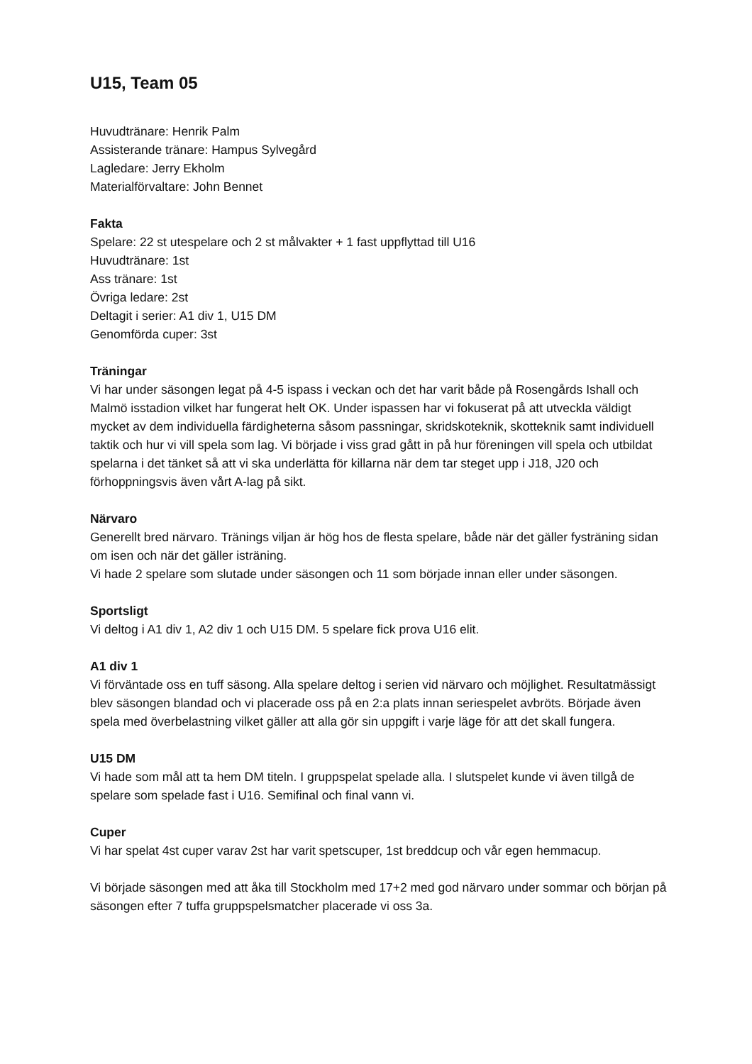U15, Team 05
Huvudtränare: Henrik Palm
Assisterande tränare: Hampus Sylvegård
Lagledare: Jerry Ekholm
Materialförvaltare: John Bennet
Fakta
Spelare: 22 st utespelare och 2 st målvakter + 1 fast uppflyttad till U16
Huvudtränare: 1st
Ass tränare: 1st
Övriga ledare: 2st
Deltagit i serier: A1 div 1, U15 DM
Genomförda cuper: 3st
Träningar
Vi har under säsongen legat på 4-5 ispass i veckan och det har varit både på Rosengårds Ishall och Malmö isstadion vilket har fungerat helt OK. Under ispassen har vi fokuserat på att utveckla väldigt mycket av dem individuella färdigheterna såsom passningar, skridskoteknik, skotteknik samt individuell taktik och hur vi vill spela som lag. Vi började i viss grad gått in på hur föreningen vill spela och utbildat spelarna i det tänket så att vi ska underlätta för killarna när dem tar steget upp i J18, J20 och förhoppningsvis även vårt A-lag på sikt.
Närvaro
Generellt bred närvaro. Tränings viljan är hög hos de flesta spelare, både när det gäller fysträning sidan om isen och när det gäller isträning.
Vi hade 2 spelare som slutade under säsongen och 11 som började innan eller under säsongen.
Sportsligt
Vi deltog i A1 div 1, A2 div 1 och U15 DM. 5 spelare fick prova U16 elit.
A1 div 1
Vi förväntade oss en tuff säsong. Alla spelare deltog i serien vid närvaro och möjlighet. Resultatmässigt blev säsongen blandad och vi placerade oss på en 2:a plats innan seriespelet avbröts. Började även spela med överbelastning vilket gäller att alla gör sin uppgift i varje läge för att det skall fungera.
U15 DM
Vi hade som mål att ta hem DM titeln. I gruppspelat spelade alla. I slutspelet kunde vi även tillgå de spelare som spelade fast i U16. Semifinal och final vann vi.
Cuper
Vi har spelat 4st cuper varav 2st har varit spetscuper, 1st breddcup och vår egen hemmacup.
Vi började säsongen med att åka till Stockholm med 17+2 med god närvaro under sommar och början på säsongen efter 7 tuffa gruppspelsmatcher placerade vi oss 3a.